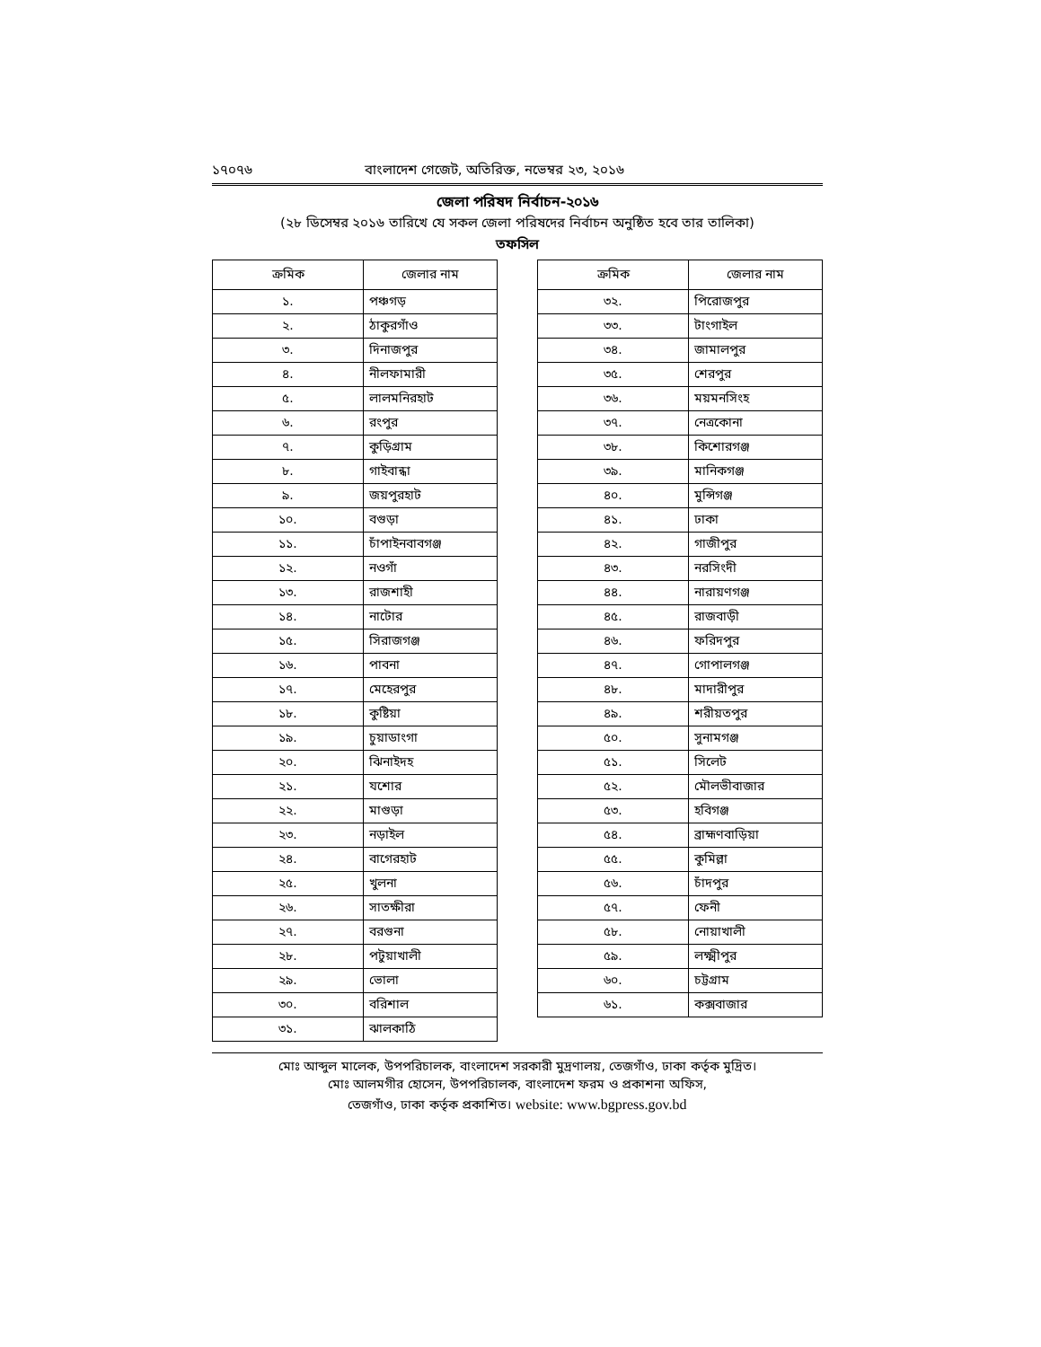১৭০৭৬ বাংলাদেশ গেজেট, অতিরিক্ত, নভেম্বর ২৩, ২০১৬
জেলা পরিষদ নির্বাচন-২০১৬
(২৮ ডিসেম্বর ২০১৬ তারিখে যে সকল জেলা পরিষদের নির্বাচন অনুষ্ঠিত হবে তার তালিকা)
তফসিল
| ক্রমিক | জেলার নাম |
| --- | --- |
| ১. | পঞ্চগড় |
| ২. | ঠাকুরগাঁও |
| ৩. | দিনাজপুর |
| ৪. | নীলফামারী |
| ৫. | লালমনিরহাট |
| ৬. | রংপুর |
| ৭. | কুড়িগ্রাম |
| ৮. | গাইবান্ধা |
| ৯. | জয়পুরহাট |
| ১০. | বগুড়া |
| ১১. | চাঁপাইনবাবগঞ্জ |
| ১২. | নওগাঁ |
| ১৩. | রাজশাহী |
| ১৪. | নাটোর |
| ১৫. | সিরাজগঞ্জ |
| ১৬. | পাবনা |
| ১৭. | মেহেরপুর |
| ১৮. | কুষ্টিয়া |
| ১৯. | চুয়াডাংগা |
| ২০. | ঝিনাইদহ |
| ২১. | যশোর |
| ২২. | মাগুড়া |
| ২৩. | নড়াইল |
| ২৪. | বাগেরহাট |
| ২৫. | খুলনা |
| ২৬. | সাতক্ষীরা |
| ২৭. | বরগুনা |
| ২৮. | পটুয়াখালী |
| ২৯. | ভোলা |
| ৩০. | বরিশাল |
| ৩১. | ঝালকাঠি |
| ক্রমিক | জেলার নাম |
| --- | --- |
| ৩২. | পিরোজপুর |
| ৩৩. | টাংগাইল |
| ৩৪. | জামালপুর |
| ৩৫. | শেরপুর |
| ৩৬. | ময়মনসিংহ |
| ৩৭. | নেত্রকোনা |
| ৩৮. | কিশোরগঞ্জ |
| ৩৯. | মানিকগঞ্জ |
| ৪০. | মুন্সিগঞ্জ |
| ৪১. | ঢাকা |
| ৪২. | গাজীপুর |
| ৪৩. | নরসিংদী |
| ৪৪. | নারায়ণগঞ্জ |
| ৪৫. | রাজবাড়ী |
| ৪৬. | ফরিদপুর |
| ৪৭. | গোপালগঞ্জ |
| ৪৮. | মাদারীপুর |
| ৪৯. | শরীয়তপুর |
| ৫০. | সুনামগঞ্জ |
| ৫১. | সিলেট |
| ৫২. | মৌলভীবাজার |
| ৫৩. | হবিগঞ্জ |
| ৫৪. | ব্রাহ্মণবাড়িয়া |
| ৫৫. | কুমিল্লা |
| ৫৬. | চাঁদপুর |
| ৫৭. | ফেনী |
| ৫৮. | নোয়াখালী |
| ৫৯. | লক্ষ্মীপুর |
| ৬০. | চট্টগ্রাম |
| ৬১. | কক্সবাজার |
মোঃ আব্দুল মালেক, উপপরিচালক, বাংলাদেশ সরকারী মুদ্রণালয়, তেজগাঁও, ঢাকা কর্তৃক মুদ্রিত।
মোঃ আলমগীর হোসেন, উপপরিচালক, বাংলাদেশ ফরম ও প্রকাশনা অফিস,
তেজগাঁও, ঢাকা কর্তৃক প্রকাশিত। website: www.bgpress.gov.bd